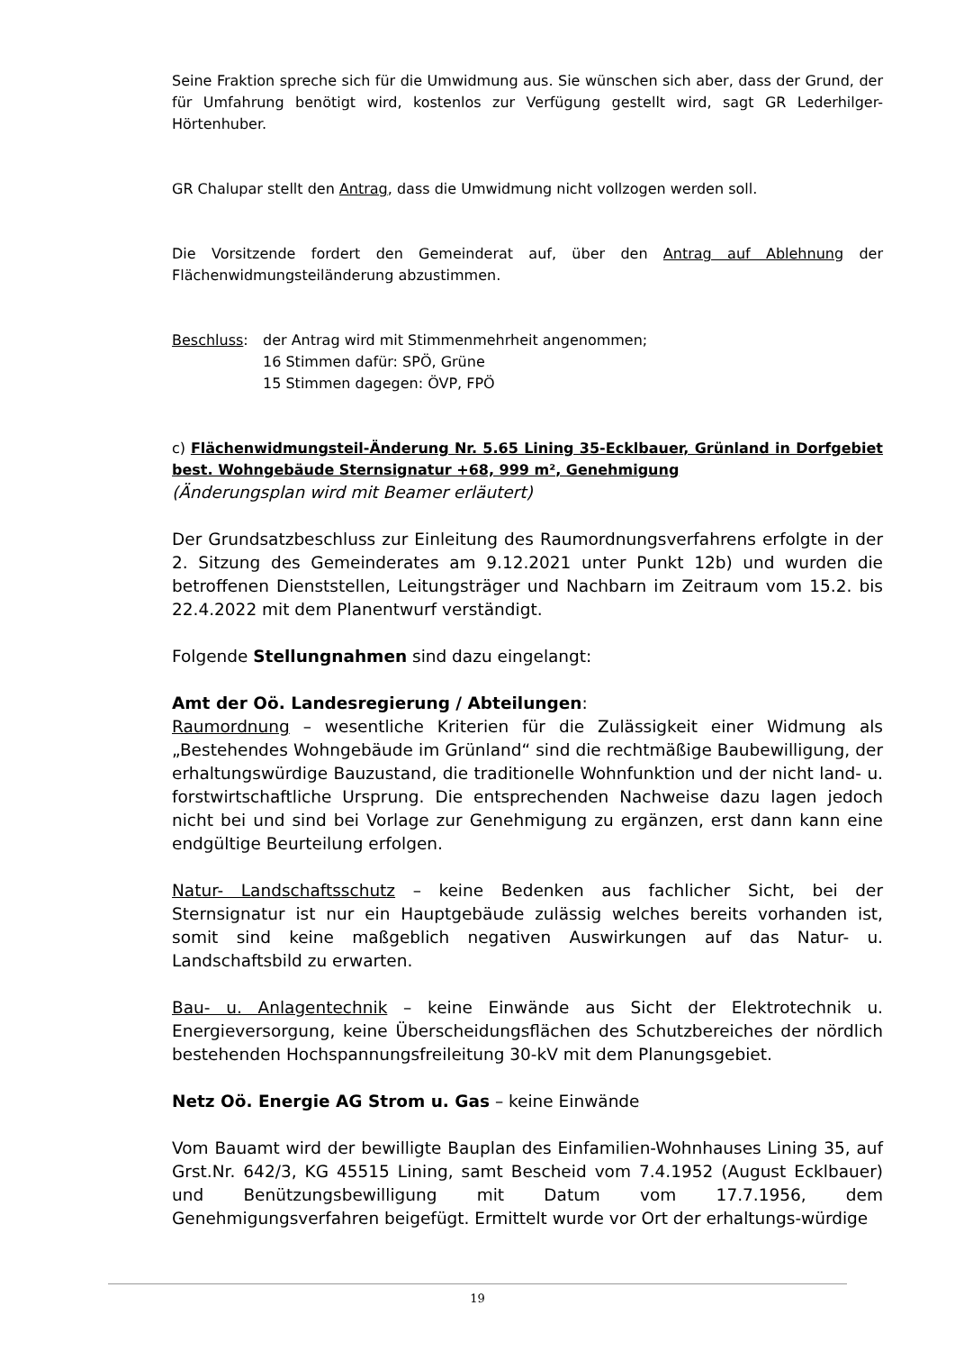Seine Fraktion spreche sich für die Umwidmung aus. Sie wünschen sich aber, dass der Grund, der für Umfahrung benötigt wird, kostenlos zur Verfügung gestellt wird, sagt GR Lederhilger-Hörtenhuber.
GR Chalupar stellt den Antrag, dass die Umwidmung nicht vollzogen werden soll.
Die Vorsitzende fordert den Gemeinderat auf, über den Antrag auf Ablehnung der Flächenwidmungsteiländerung abzustimmen.
Beschluss: der Antrag wird mit Stimmenmehrheit angenommen;
16 Stimmen dafür: SPÖ, Grüne
15 Stimmen dagegen: ÖVP, FPÖ
c) Flächenwidmungsteil-Änderung Nr. 5.65 Lining 35-Ecklbauer, Grünland in Dorfgebiet best. Wohngebäude Sternsignatur +68, 999 m², Genehmigung
(Änderungsplan wird mit Beamer erläutert)
Der Grundsatzbeschluss zur Einleitung des Raumordnungsverfahrens erfolgte in der 2. Sitzung des Gemeinderates am 9.12.2021 unter Punkt 12b) und wurden die betroffenen Dienststellen, Leitungsträger und Nachbarn im Zeitraum vom 15.2. bis 22.4.2022 mit dem Planentwurf verständigt.
Folgende Stellungnahmen sind dazu eingelangt:
Amt der Oö. Landesregierung / Abteilungen:
Raumordnung – wesentliche Kriterien für die Zulässigkeit einer Widmung als „Bestehendes Wohngebäude im Grünland“ sind die rechtmäßige Baubewilligung, der erhaltungswürdige Bauzustand, die traditionelle Wohnfunktion und der nicht land- u. forstwirtschaftliche Ursprung. Die entsprechenden Nachweise dazu lagen jedoch nicht bei und sind bei Vorlage zur Genehmigung zu ergänzen, erst dann kann eine endgültige Beurteilung erfolgen.
Natur- Landschaftsschutz – keine Bedenken aus fachlicher Sicht, bei der Sternsignatur ist nur ein Hauptgebäude zulässig welches bereits vorhanden ist, somit sind keine maßgeblich negativen Auswirkungen auf das Natur- u. Landschaftsbild zu erwarten.
Bau- u. Anlagentechnik – keine Einwände aus Sicht der Elektrotechnik u. Energieversorgung, keine Überscheidungsflächen des Schutzbereiches der nördlich bestehenden Hochspannungsfreileitung 30-kV mit dem Planungsgebiet.
Netz Oö. Energie AG Strom u. Gas – keine Einwände
Vom Bauamt wird der bewilligte Bauplan des Einfamilien-Wohnhauses Lining 35, auf Grst.Nr. 642/3, KG 45515 Lining, samt Bescheid vom 7.4.1952 (August Ecklbauer) und Benützungsbewilligung mit Datum vom 17.7.1956, dem Genehmigungsverfahren beigefügt. Ermittelt wurde vor Ort der erhaltungs-würdige
19